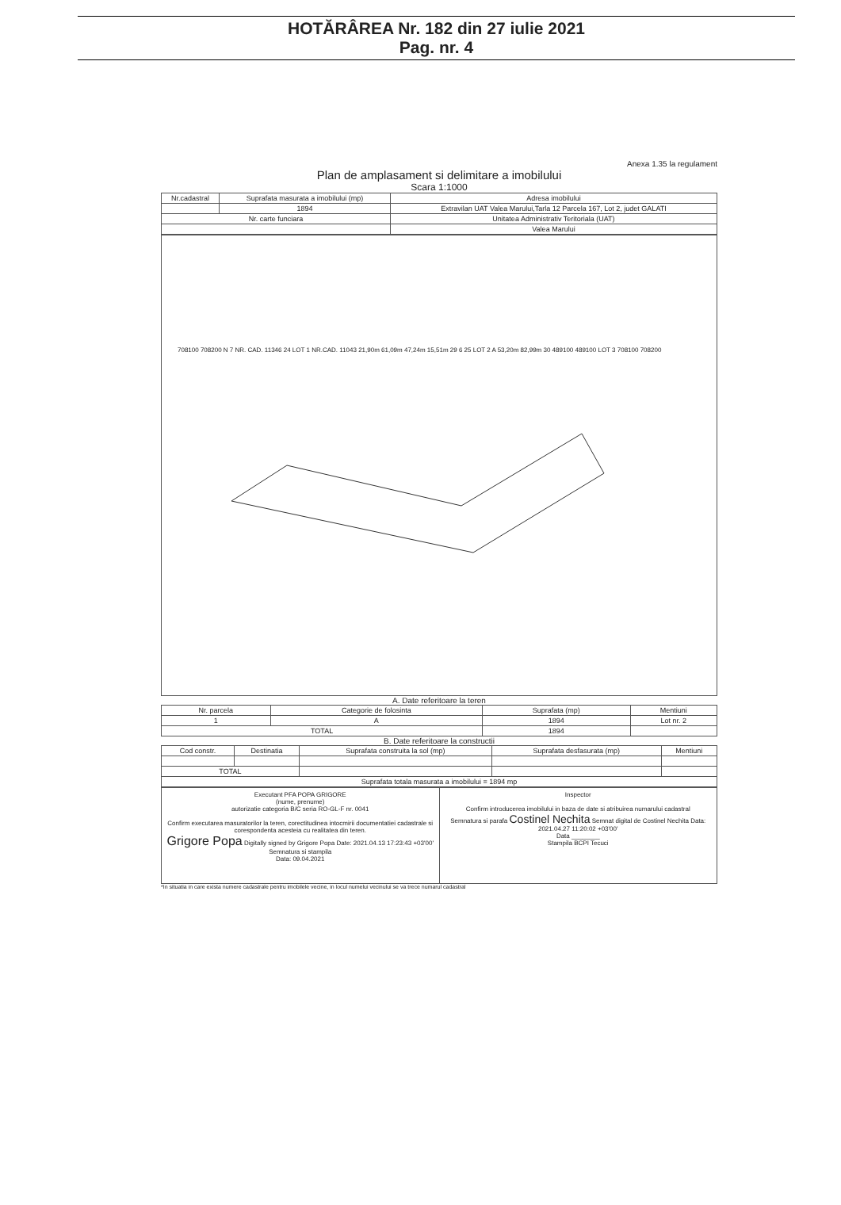HOTĂRÂREA Nr. 182 din 27 iulie 2021
Pag. nr. 4
Anexa 1.35 la regulament
Plan de amplasament si delimitare a imobilului
Scara 1:1000
| Nr.cadastral | Suprafata masurata a imobilului (mp) | Adresa imobilului |
| --- | --- | --- |
| | 1894 | Extravilan UAT Valea Marului,Tarla 12 Parcela 167, Lot 2, judet GALATI |
| Nr. carte funciara | | Unitatea Administrativ Teritoriala (UAT) |
| | | Valea Marului |
708100 708200 N 7 NR. CAD. 11346 24 LOT 1 NR.CAD. 11043 21,90m 61,09m 47,24m 15,51m 29 6 25 LOT 2 A 53,20m 82,99m 30 489100 489100 LOT 3 708100 708200
A. Date referitoare la teren
| Nr. parcela | Categorie de folosinta | Suprafata (mp) | Mentiuni |
| --- | --- | --- | --- |
| 1 | A | 1894 | Lot nr. 2 |
| TOTAL | | 1894 | |
B. Date referitoare la constructii
| Cod constr. | Destinatia | Suprafata construita la sol (mp) | Suprafata desfasurata (mp) | Mentiuni |
| --- | --- | --- | --- | --- |
| TOTAL | | | | |
| Suprafata totala masurata a imobilului = 1894 mp | | | | |
Executant PFA POPA GRIGORE
(nume, prenume)
autorizatie categoria B/C seria RO-GL-F nr. 0041
Confirm executarea masuratorilor la teren, corectitudinea intocmirii documentatiei cadastrale si corespondenta acesteia cu realitatea din teren.
Grigore Popa Digitally signed by Grigore Popa Date: 2021.04.13 17:23:43 +03'00'
Semnatura si stampila
Data: 09.04.2021
Inspector
Confirm introducerea imobilului in baza de date si atribuirea numarului cadastral
Semnatura si parafa Costinel Nechita Semnat digital de Costinel Nechita Data: 2021.04.27 11:20:02 +03'00'
Data ________
Stampila BCPI Tecuci
*In situatia in care exista numere cadastrale pentru imobilele vecine, in locul numelui vecinului se va trece numarul cadastral